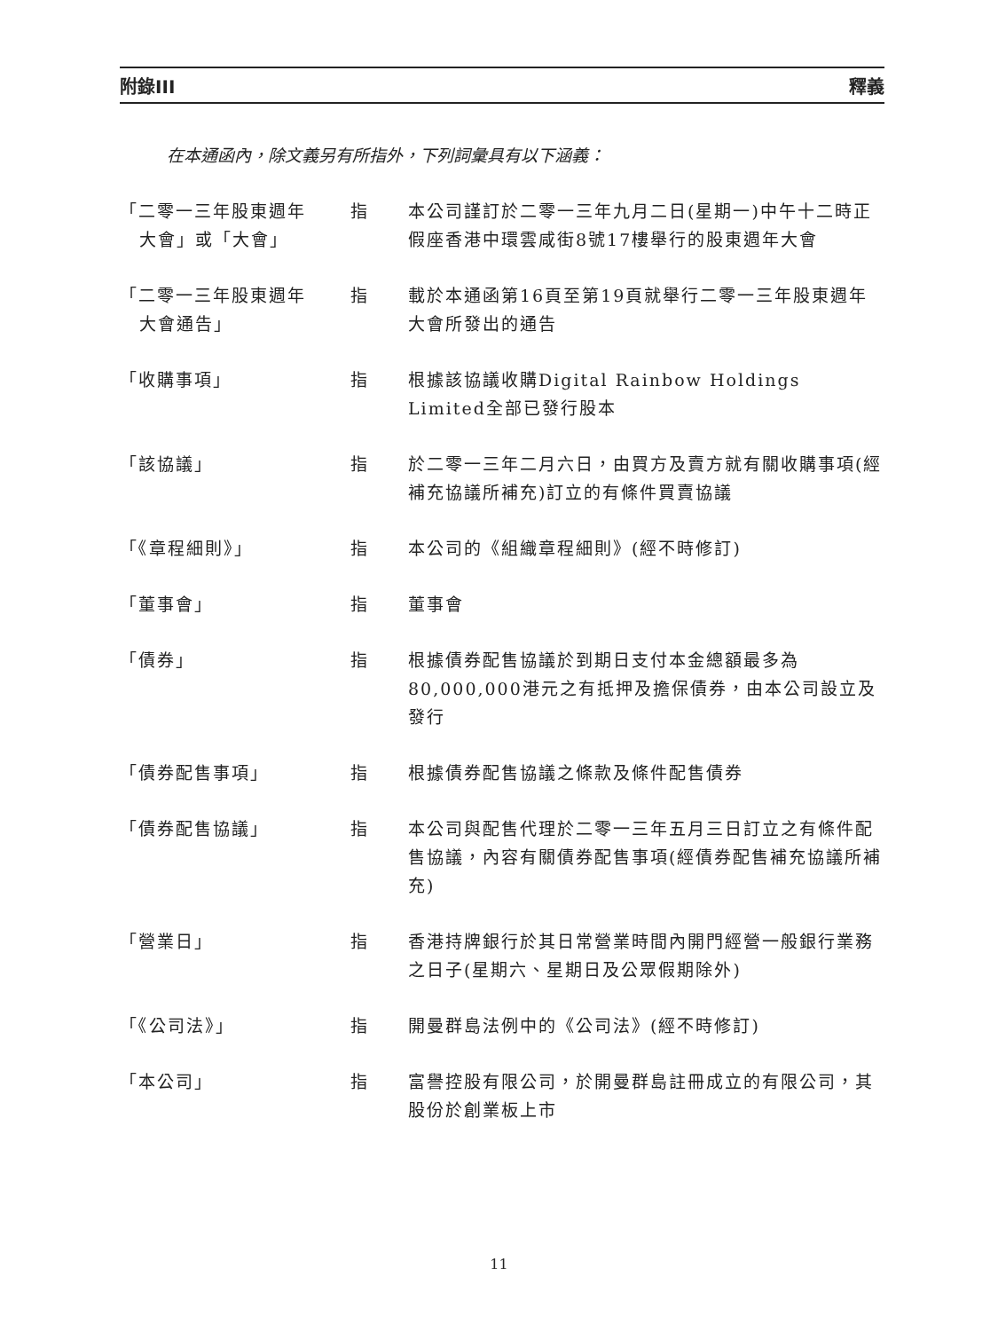附錄III 釋義
在本通函內，除文義另有所指外，下列詞彙具有以下涵義：
| 「二零一三年股東週年 大會」或「大會」 | 指 | 本公司謹訂於二零一三年九月二日(星期一)中午十二時正假座香港中環雲咸街8號17樓舉行的股東週年大會 |
| 「二零一三年股東週年 大會通告」 | 指 | 載於本通函第16頁至第19頁就舉行二零一三年股東週年大會所發出的通告 |
| 「收購事項」 | 指 | 根據該協議收購Digital Rainbow Holdings Limited全部已發行股本 |
| 「該協議」 | 指 | 於二零一三年二月六日，由買方及賣方就有關收購事項(經補充協議所補充)訂立的有條件買賣協議 |
| 「《章程細則》」 | 指 | 本公司的《組織章程細則》(經不時修訂) |
| 「董事會」 | 指 | 董事會 |
| 「債券」 | 指 | 根據債券配售協議於到期日支付本金總額最多為80,000,000港元之有抵押及擔保債券，由本公司設立及發行 |
| 「債券配售事項」 | 指 | 根據債券配售協議之條款及條件配售債券 |
| 「債券配售協議」 | 指 | 本公司與配售代理於二零一三年五月三日訂立之有條件配售協議，內容有關債券配售事項(經債券配售補充協議所補充) |
| 「營業日」 | 指 | 香港持牌銀行於其日常營業時間內開門經營一般銀行業務之日子(星期六、星期日及公眾假期除外) |
| 「《公司法》」 | 指 | 開曼群島法例中的《公司法》(經不時修訂) |
| 「本公司」 | 指 | 富譽控股有限公司，於開曼群島註冊成立的有限公司，其股份於創業板上市 |
11